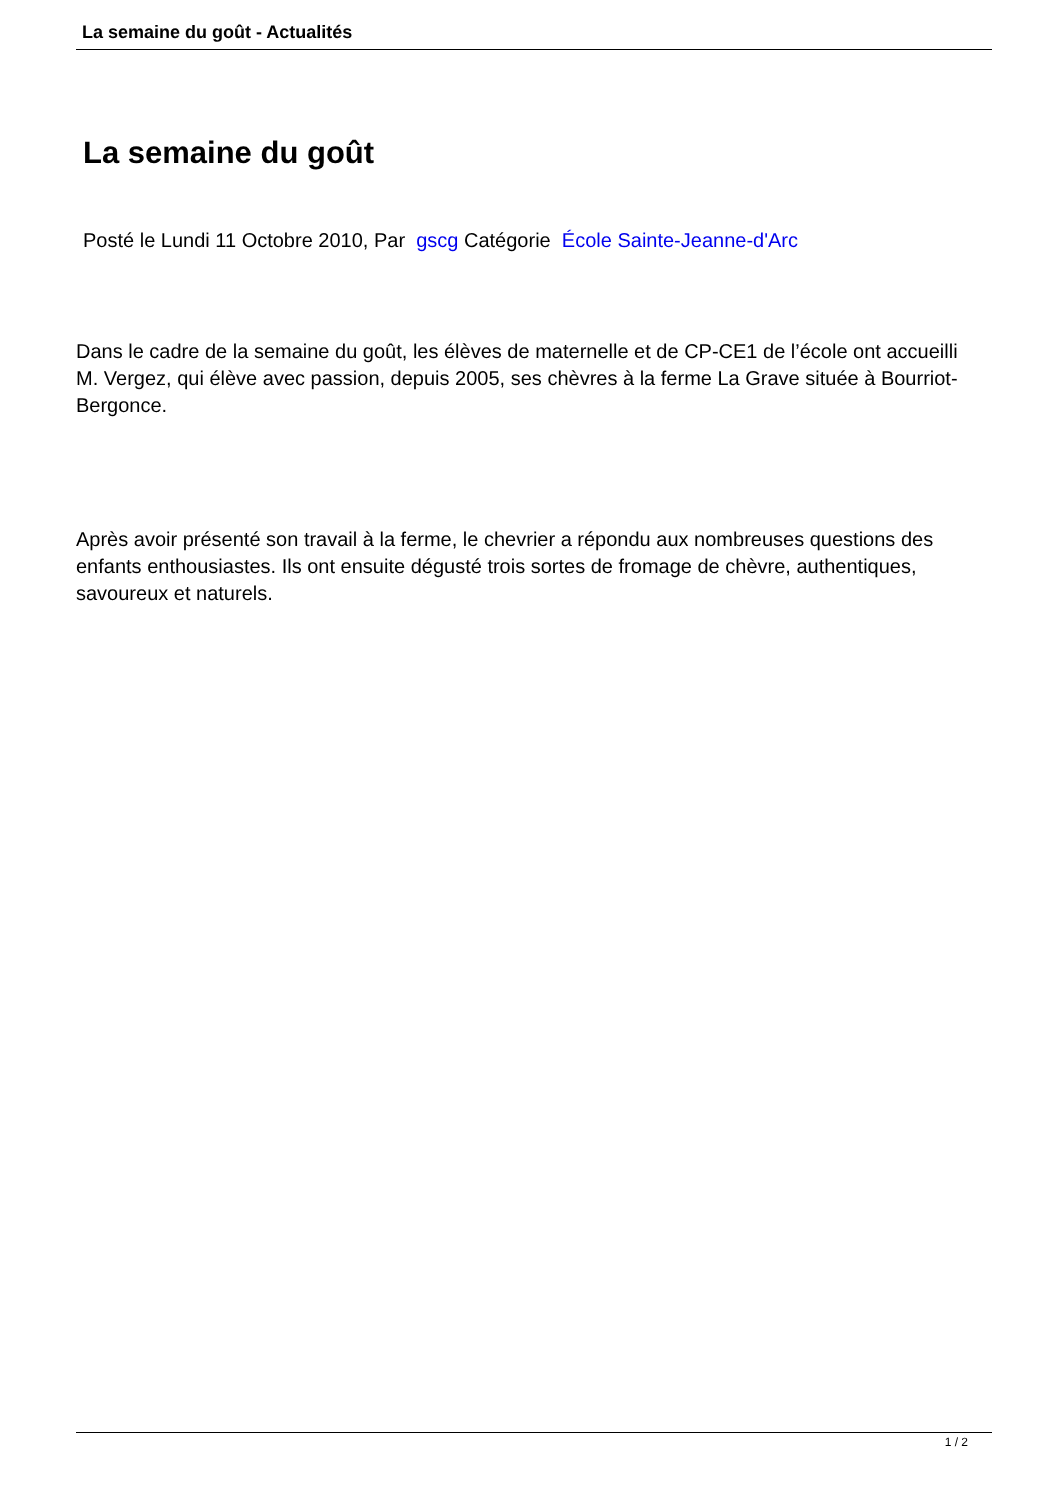La semaine du goût - Actualités
La semaine du goût
Posté le Lundi 11 Octobre 2010, Par gscg Catégorie École Sainte-Jeanne-d'Arc
Dans le cadre de la semaine du goût, les élèves de maternelle et de CP-CE1 de l’école ont accueilli M. Vergez, qui élève avec passion, depuis 2005, ses chèvres à la ferme La Grave située à Bourriot-Bergonce.
Après avoir présenté son travail à la ferme, le chevrier a répondu aux nombreuses questions des enfants enthousiastes. Ils ont ensuite dégusté trois sortes de fromage de chèvre, authentiques, savoureux et naturels.
1 / 2